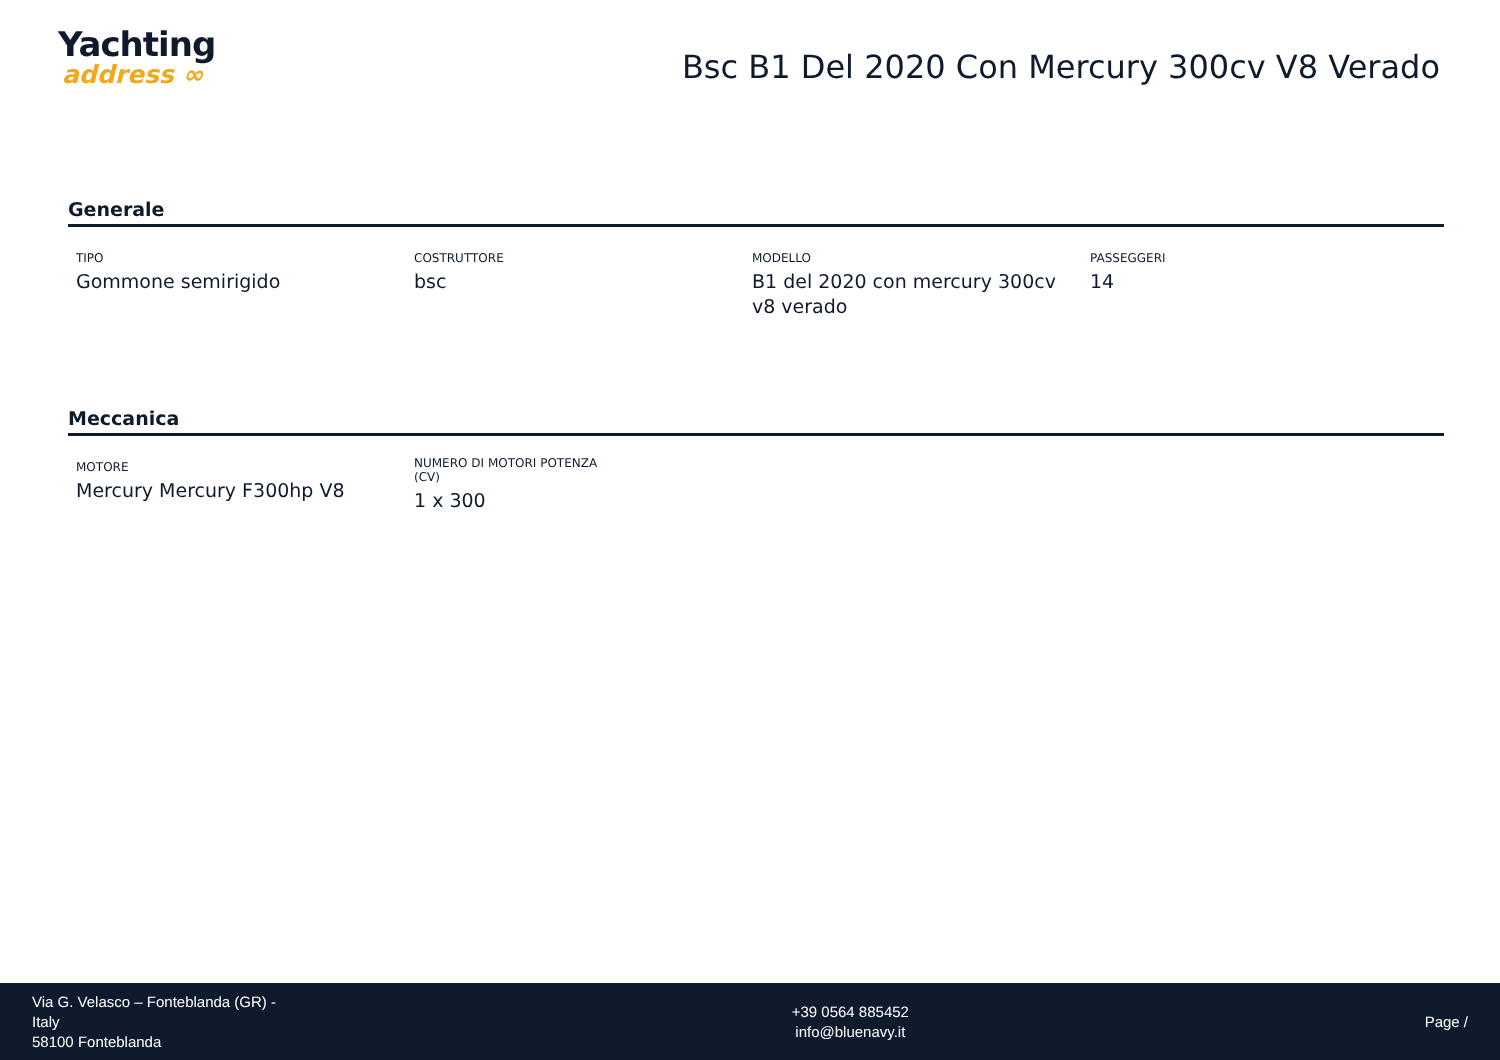Yachting
address ∞
Bsc B1 Del 2020 Con Mercury 300cv V8 Verado
Generale
TIPO
Gommone semirigido
COSTRUTTORE
bsc
MODELLO
B1 del 2020 con mercury 300cv v8 verado
PASSEGGERI
14
Meccanica
MOTORE
Mercury Mercury F300hp V8
NUMERO DI MOTORI POTENZA (CV)
1 x 300
Via G. Velasco – Fonteblanda (GR) -
Italy
58100 Fonteblanda
+39 0564 885452
info@bluenavy.it
Page /